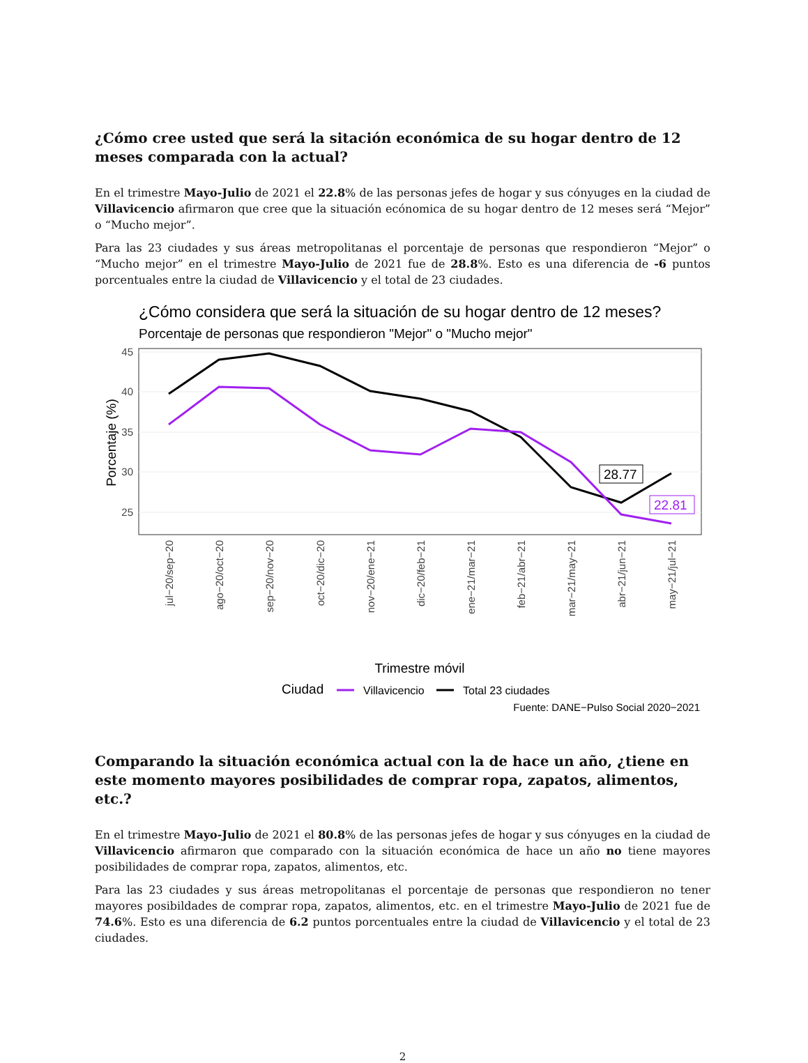¿Cómo cree usted que será la sitación económica de su hogar dentro de 12 meses comparada con la actual?
En el trimestre Mayo-Julio de 2021 el 22.8% de las personas jefes de hogar y sus cónyuges en la ciudad de Villavicencio afirmaron que cree que la situación ecónomica de su hogar dentro de 12 meses será “Mejor” o “Mucho mejor”.
Para las 23 ciudades y sus áreas metropolitanas el porcentaje de personas que respondieron “Mejor” o “Mucho mejor” en el trimestre Mayo-Julio de 2021 fue de 28.8%. Esto es una diferencia de -6 puntos porcentuales entre la ciudad de Villavicencio y el total de 23 ciudades.
¿Cómo considera que será la situación de su hogar dentro de 12 meses?
Porcentaje de personas que respondieron "Mejor" o "Mucho mejor"
45
40
35
30
25
28.77
22.81
Porcentaje (%)
jul−20/sep−20
ago−20/oct−20
sep−20/nov−20
oct−20/dic−20
nov−20/ene−21
dic−20/feb−21
ene−21/mar−21
feb−21/abr−21
mar−21/may−21
abr−21/jun−21
may−21/jul−21
Trimestre móvil
Ciudad
Villavicencio
Total 23 ciudades
Fuente: DANE−Pulso Social 2020−2021
Comparando la situación económica actual con la de hace un año, ¿tiene en este momento mayores posibilidades de comprar ropa, zapatos, alimentos, etc.?
En el trimestre Mayo-Julio de 2021 el 80.8% de las personas jefes de hogar y sus cónyuges en la ciudad de Villavicencio afirmaron que comparado con la situación económica de hace un año no tiene mayores posibilidades de comprar ropa, zapatos, alimentos, etc.
Para las 23 ciudades y sus áreas metropolitanas el porcentaje de personas que respondieron no tener mayores posibildades de comprar ropa, zapatos, alimentos, etc. en el trimestre Mayo-Julio de 2021 fue de 74.6%. Esto es una diferencia de 6.2 puntos porcentuales entre la ciudad de Villavicencio y el total de 23 ciudades.
2